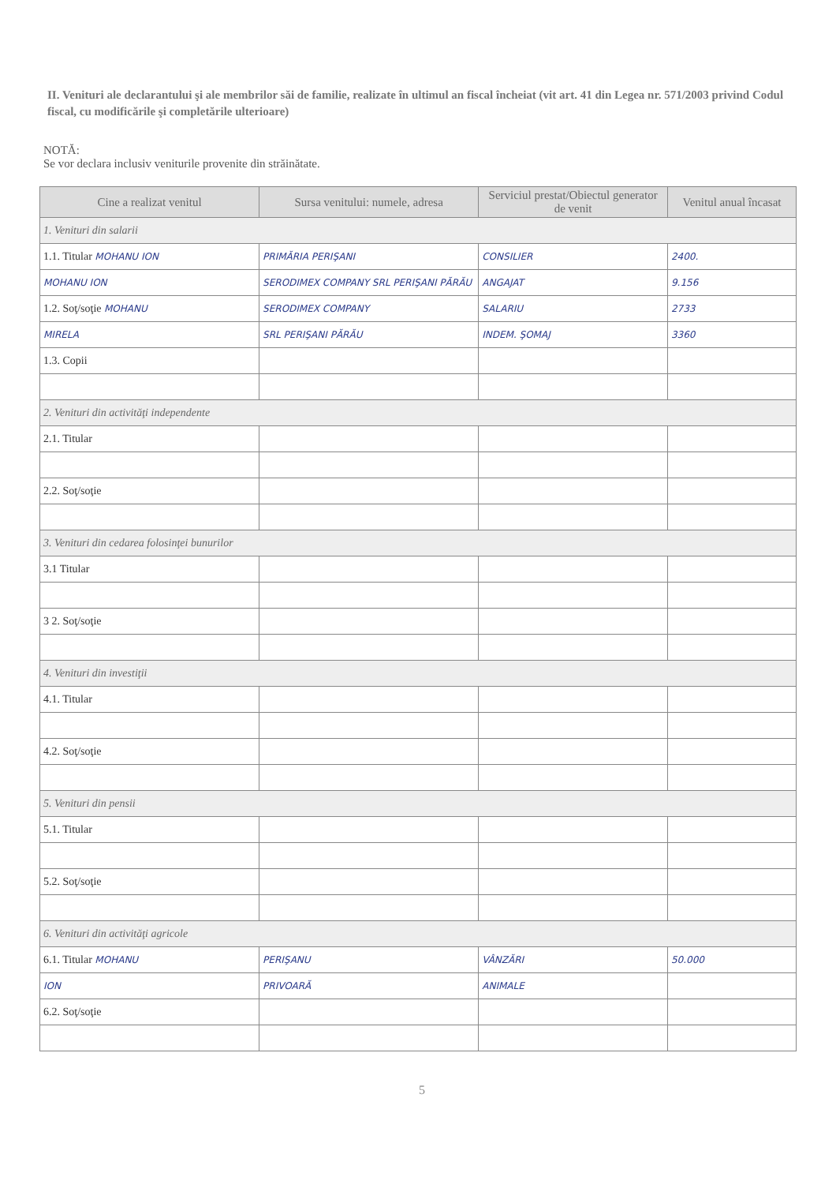II. Venituri ale declarantului şi ale membrilor săi de familie, realizate în ultimul an fiscal încheiat (vit art. 41 din Legea nr. 571/2003 privind Codul fiscal, cu modificările şi completările ulterioare)
NOTĂ:
Se vor declara inclusiv veniturile provenite din străinătate.
| Cine a realizat venitul | Sursa venitului: numele, adresa | Serviciul prestat/Obiectul generator de venit | Venitul anual încasat |
| --- | --- | --- | --- |
| 1. Venituri din salarii | | | |
| 1.1. Titular MOHANU ION | PRIMĂRIA PERIŞANI | CONSILIER | 2400. |
| MOHANU ION | SERODIMEX COMPANY SRL PERIŞANI PĂRĂU | ANGAJAT | 9.156 |
| 1.2. Soţ/soţie MOHANU | SERODIMEX COMPANY | SALARIU | 2733 |
| MIRELA | SRL PERIŞANI PĂRĂU | INDEM. ŞOMAJ | 3360 |
| 1.3. Copii | | | |
| 2. Venituri din activităţi independente | | | |
| 2.1. Titular | | | |
| 2.2. Soţ/soţie | | | |
| 3. Venituri din cedarea folosinţei bunurilor | | | |
| 3.1 Titular | | | |
| 3 2. Soţ/soţie | | | |
| 4. Venituri din investiţii | | | |
| 4.1. Titular | | | |
| 4.2. Soţ/soţie | | | |
| 5. Venituri din pensii | | | |
| 5.1. Titular | | | |
| 5.2. Soţ/soţie | | | |
| 6. Venituri din activităţi agricole | | | |
| 6.1. Titular MOHANU | PERIŞANU | VÂNZĂRI | 50.000 |
| ION | PRIVOARĂ | ANIMALE | |
| 6.2. Soţ/soţie | | | |
5